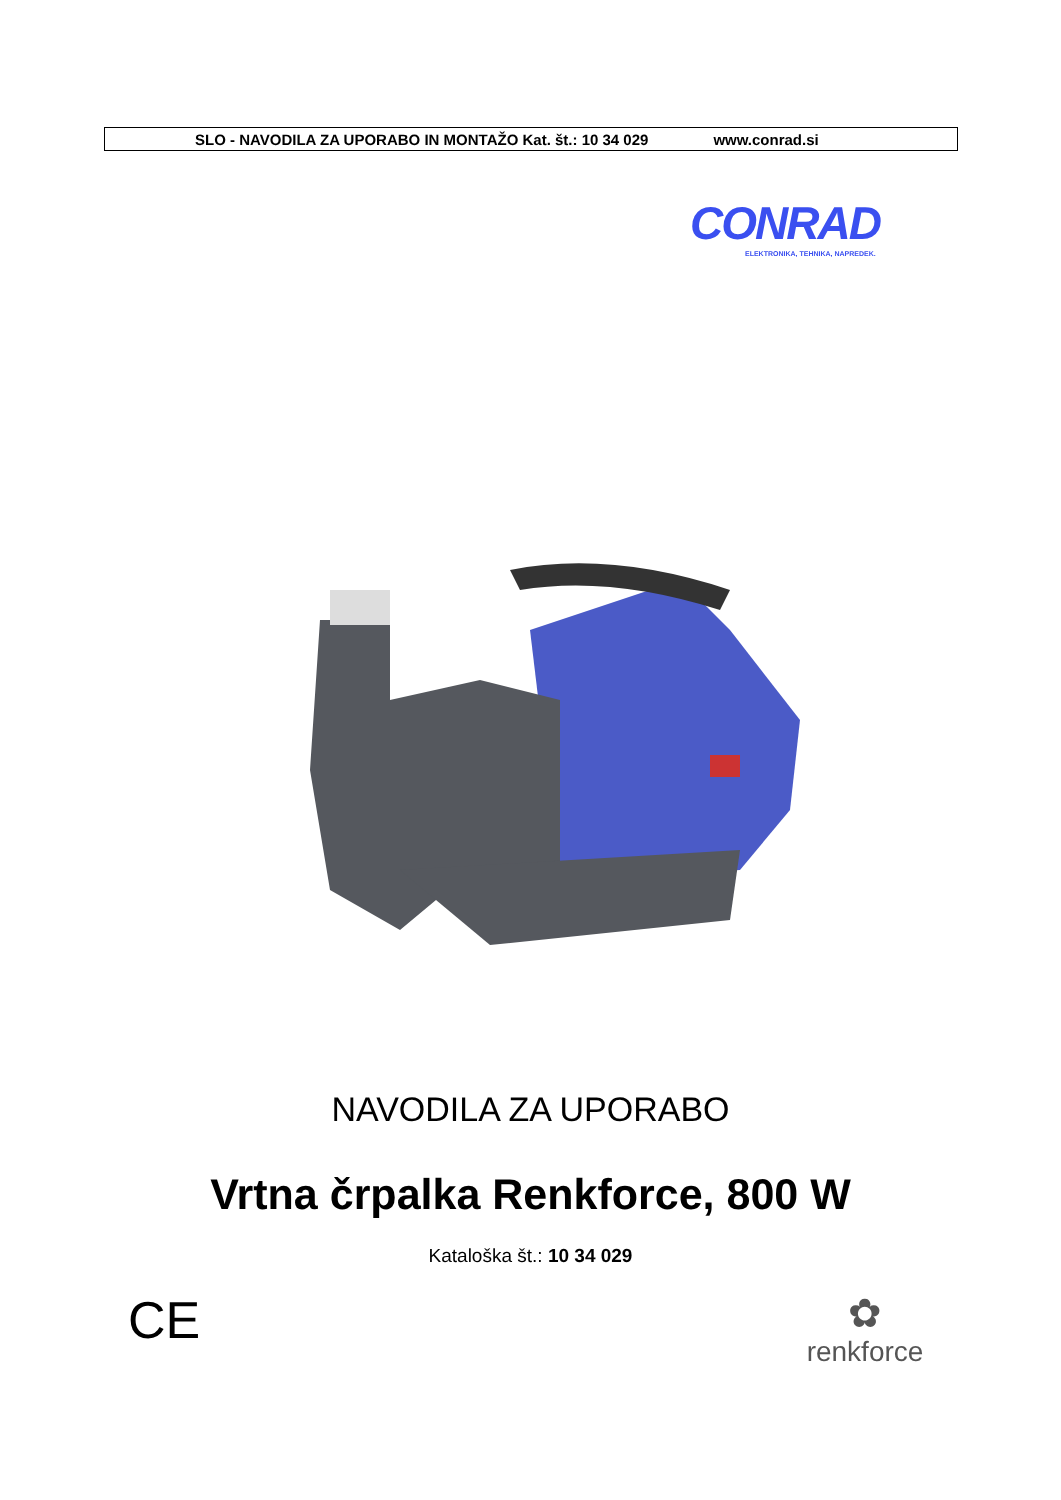SLO - NAVODILA ZA UPORABO IN MONTAŽO Kat. št.: 10 34 029 www.conrad.si
CONRAD
ELEKTRONIKA, TEHNIKA, NAPREDEK.
NAVODILA ZA UPORABO
Vrtna črpalka Renkforce, 800 W
Kataloška št.: 10 34 029
CE
✿
renkforce